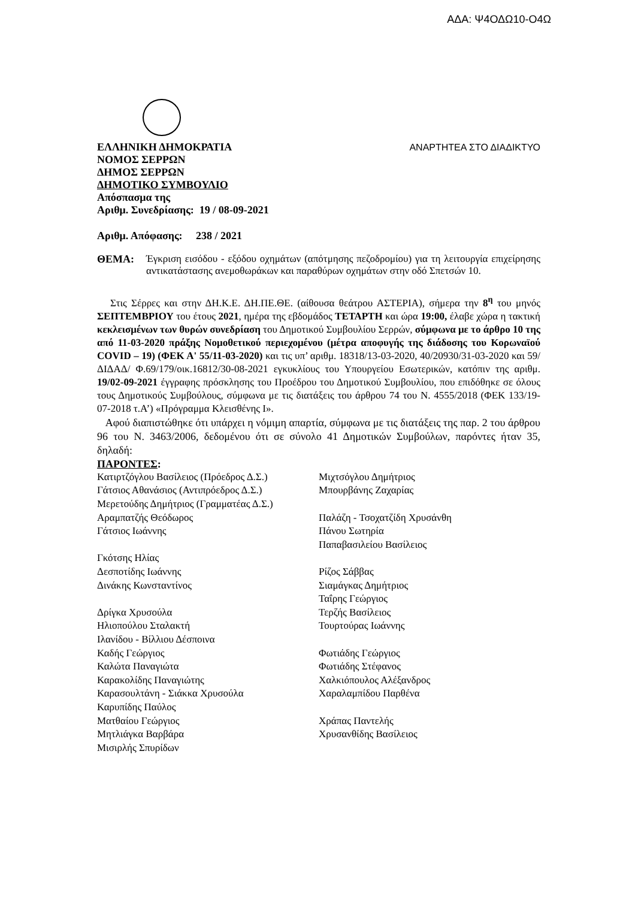ΑΔΑ: Ψ4ΟΔΩ10-Ο4Ω
ΕΛΛΗΝΙΚΗ ΔΗΜΟΚΡΑΤΙΑ
ΝΟΜΟΣ ΣΕΡΡΩΝ
ΔΗΜΟΣ ΣΕΡΡΩΝ
ΔΗΜΟΤΙΚΟ ΣΥΜΒΟΥΛΙΟ
Απόσπασμα της
Αριθμ. Συνεδρίασης: 19 / 08-09-2021
ΑΝΑΡΤΗΤΕΑ ΣΤΟ ΔΙΑΔΙΚΤΥΟ
Αριθμ. Απόφασης: 238 / 2021
ΘΕΜΑ: Έγκριση εισόδου - εξόδου οχημάτων (απότμησης πεζοδρομίου) για τη λειτουργία επιχείρησης αντικατάστασης ανεμοθωράκων και παραθύρων οχημάτων στην οδό Σπετσών 10.
Στις Σέρρες και στην ΔΗ.Κ.Ε. ΔΗ.ΠΕ.ΘΕ. (αίθουσα θεάτρου ΑΣΤΕΡΙΑ), σήμερα την 8<sup>η</sup> του μηνός ΣΕΠΤΕΜΒΡΙΟΥ του έτους 2021, ημέρα της εβδομάδος ΤΕΤΑΡΤΗ και ώρα 19:00, έλαβε χώρα η τακτική κεκλεισμένων των θυρών συνεδρίαση του Δημοτικού Συμβουλίου Σερρών, σύμφωνα με το άρθρο 10 της από 11-03-2020 πράξης Νομοθετικού περιεχομένου (μέτρα αποφυγής της διάδοσης του Κορωναϊού COVID – 19) (ΦΕΚ Α' 55/11-03-2020) και τις υπ’ αριθμ. 18318/13-03-2020, 40/20930/31-03-2020 και 59/ΔΙΔΑΔ/ Φ.69/179/οικ.16812/30-08-2021 εγκυκλίους του Υπουργείου Εσωτερικών, κατόπιν της αριθμ. 19/02-09-2021 έγγραφης πρόσκλησης του Προέδρου του Δημοτικού Συμβουλίου, που επιδόθηκε σε όλους τους Δημοτικούς Συμβούλους, σύμφωνα με τις διατάξεις του άρθρου 74 του Ν. 4555/2018 (ΦΕΚ 133/19-07-2018 τ.Α’) «Πρόγραμμα Κλεισθένης Ι».
Αφού διαπιστώθηκε ότι υπάρχει η νόμιμη απαρτία, σύμφωνα με τις διατάξεις της παρ. 2 του άρθρου 96 του Ν. 3463/2006, δεδομένου ότι σε σύνολο 41 Δημοτικών Συμβούλων, παρόντες ήταν 35, δηλαδή:
ΠΑΡΟΝΤΕΣ:
Κατιρτζόγλου Βασίλειος (Πρόεδρος Δ.Σ.)
Γάτσιος Αθανάσιος (Αντιπρόεδρος Δ.Σ.)
Μερετούδης Δημήτριος (Γραμματέας Δ.Σ.)
Αραμπατζής Θεόδωρος
Γάτσιος Ιωάννης
Γκότσης Ηλίας
Δεσποτίδης Ιωάννης
Δινάκης Κωνσταντίνος
Δρίγκα Χρυσούλα
Ηλιοπούλου Σταλακτή
Ιλανίδου - Βίλλιου Δέσποινα
Καδής Γεώργιος
Καλώτα Παναγιώτα
Καρακολίδης Παναγιώτης
Καρασουλτάνη - Σιάκκα Χρυσούλα
Καρυπίδης Παύλος
Ματθαίου Γεώργιος
Μητλιάγκα Βαρβάρα
Μισιρλής Σπυρίδων
Μιχτσόγλου Δημήτριος
Μπουρβάνης Ζαχαρίας
Παλάζη - Τσοχατζίδη Χρυσάνθη
Πάνου Σωτηρία
Παπαβασιλείου Βασίλειος
Ρίζος Σάββας
Σιαμάγκας Δημήτριος
Ταΐρης Γεώργιος
Τερζής Βασίλειος
Τουρτούρας Ιωάννης
Φωτιάδης Γεώργιος
Φωτιάδης Στέφανος
Χαλκιόπουλος Αλέξανδρος
Χαραλαμπίδου Παρθένα
Χράπας Παντελής
Χρυσανθίδης Βασίλειος